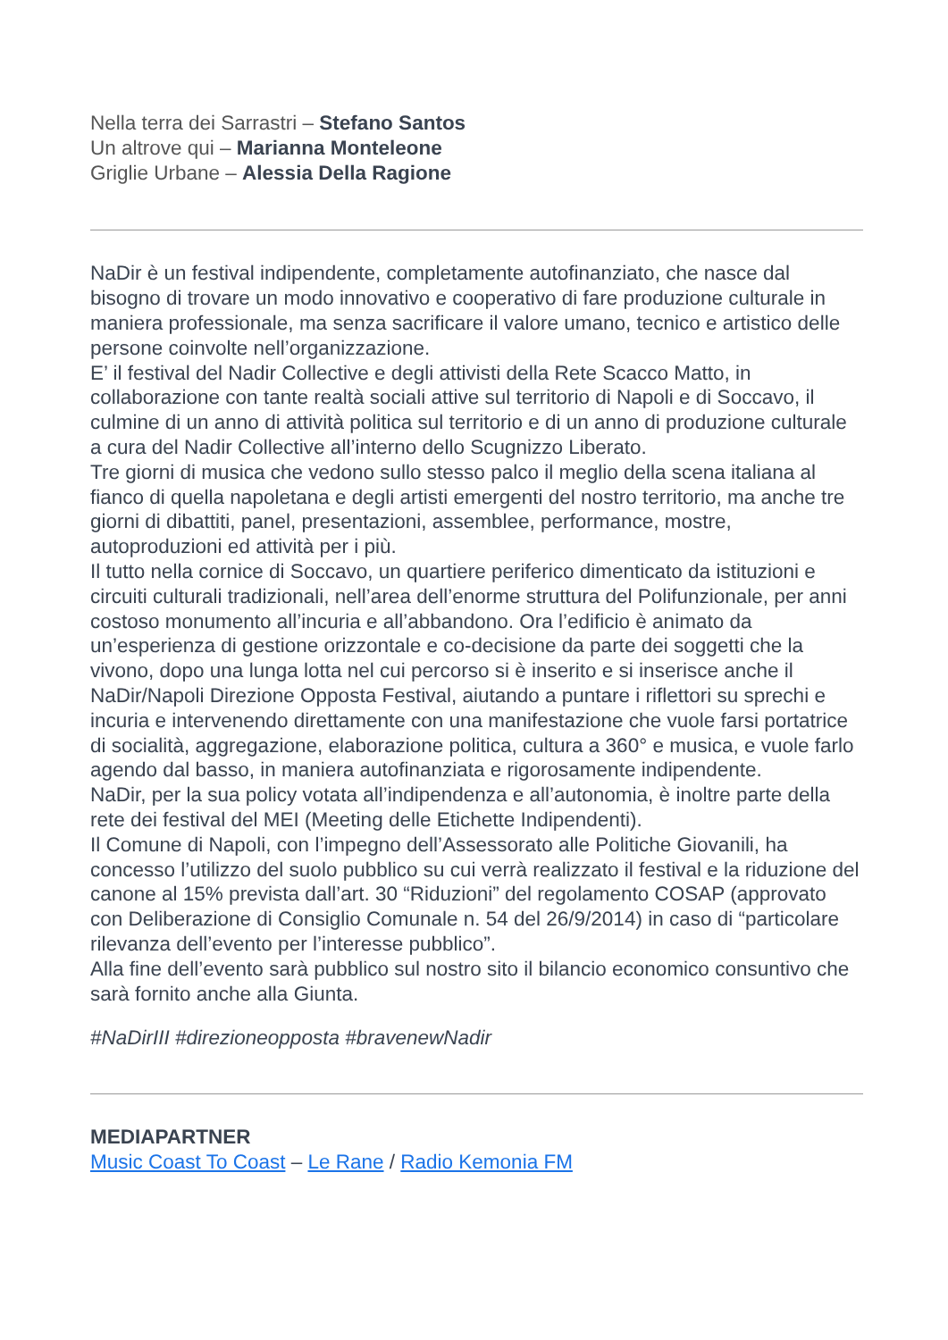Nella terra dei Sarrastri – Stefano Santos
Un altrove qui – Marianna Monteleone
Griglie Urbane – Alessia Della Ragione
NaDir è un festival indipendente, completamente autofinanziato, che nasce dal bisogno di trovare un modo innovativo e cooperativo di fare produzione culturale in maniera professionale, ma senza sacrificare il valore umano, tecnico e artistico delle persone coinvolte nell’organizzazione.
E’ il festival del Nadir Collective e degli attivisti della Rete Scacco Matto, in collaborazione con tante realtà sociali attive sul territorio di Napoli e di Soccavo, il culmine di un anno di attività politica sul territorio e di un anno di produzione culturale a cura del Nadir Collective all’interno dello Scugnizzo Liberato.
Tre giorni di musica che vedono sullo stesso palco il meglio della scena italiana al fianco di quella napoletana e degli artisti emergenti del nostro territorio, ma anche tre giorni di dibattiti, panel, presentazioni, assemblee, performance, mostre, autoproduzioni ed attività per i più.
Il tutto nella cornice di Soccavo, un quartiere periferico dimenticato da istituzioni e circuiti culturali tradizionali, nell’area dell’enorme struttura del Polifunzionale, per anni costoso monumento all’incuria e all’abbandono. Ora l’edificio è animato da un’esperienza di gestione orizzontale e co-decisione da parte dei soggetti che la vivono, dopo una lunga lotta nel cui percorso si è inserito e si inserisce anche il NaDir/Napoli Direzione Opposta Festival, aiutando a puntare i riflettori su sprechi e incuria e intervenendo direttamente con una manifestazione che vuole farsi portatrice di socialità, aggregazione, elaborazione politica, cultura a 360° e musica, e vuole farlo agendo dal basso, in maniera autofinanziata e rigorosamente indipendente.
NaDir, per la sua policy votata all’indipendenza e all’autonomia, è inoltre parte della rete dei festival del MEI (Meeting delle Etichette Indipendenti).
Il Comune di Napoli, con l’impegno dell’Assessorato alle Politiche Giovanili, ha concesso l’utilizzo del suolo pubblico su cui verrà realizzato il festival e la riduzione del canone al 15% prevista dall’art. 30 “Riduzioni” del regolamento COSAP (approvato con Deliberazione di Consiglio Comunale n. 54 del 26/9/2014) in caso di “particolare rilevanza dell’evento per l’interesse pubblico”.
Alla fine dell’evento sarà pubblico sul nostro sito il bilancio economico consuntivo che sarà fornito anche alla Giunta.
#NaDirIII #direzioneopposta #bravenewNadir
MEDIAPARTNER
Music Coast To Coast – Le Rane / Radio Kemonia FM